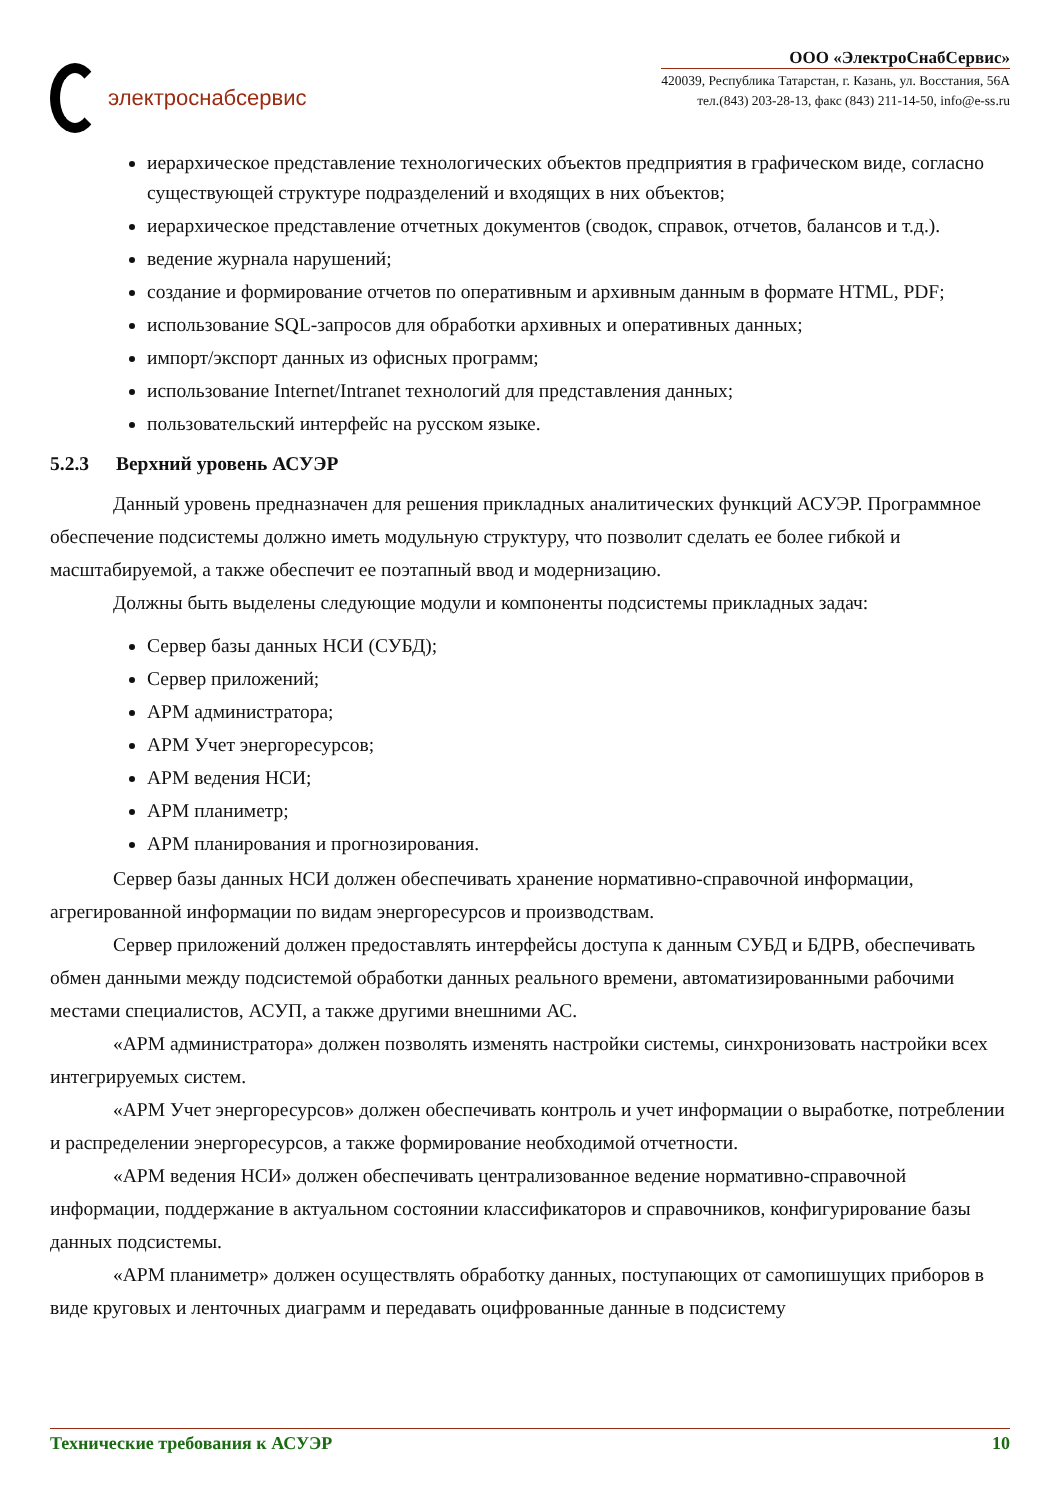электроснабсервис
ООО «ЭлектроСнабСервис»
420039, Республика Татарстан, г. Казань, ул. Восстания, 56А
тел.(843) 203-28-13, факс (843) 211-14-50, info@e-ss.ru
иерархическое представление технологических объектов предприятия в графическом виде, согласно существующей структуре подразделений и входящих в них объектов;
иерархическое представление отчетных документов (сводок, справок, отчетов, балансов и т.д.).
ведение журнала нарушений;
создание и формирование отчетов по оперативным и архивным данным в формате HTML, PDF;
использование SQL-запросов для обработки архивных и оперативных данных;
импорт/экспорт данных из офисных программ;
использование Internet/Intranet технологий для представления данных;
пользовательский интерфейс на русском языке.
5.2.3 Верхний уровень АСУЭР
Данный уровень предназначен для решения прикладных аналитических функций АСУЭР. Программное обеспечение подсистемы должно иметь модульную структуру, что позволит сделать ее более гибкой и масштабируемой, а также обеспечит ее поэтапный ввод и модернизацию.
Должны быть выделены следующие модули и компоненты подсистемы прикладных задач:
Сервер базы данных НСИ (СУБД);
Сервер приложений;
АРМ администратора;
АРМ Учет энергоресурсов;
АРМ ведения НСИ;
АРМ планиметр;
АРМ планирования и прогнозирования.
Сервер базы данных НСИ должен обеспечивать хранение нормативно-справочной информации, агрегированной информации по видам энергоресурсов и производствам.
Сервер приложений должен предоставлять интерфейсы доступа к данным СУБД и БДРВ, обеспечивать обмен данными между подсистемой обработки данных реального времени, автоматизированными рабочими местами специалистов, АСУП, а также другими внешними АС.
«АРМ администратора» должен позволять изменять настройки системы, синхронизовать настройки всех интегрируемых систем.
«АРМ Учет энергоресурсов» должен обеспечивать контроль и учет информации о выработке, потреблении и распределении энергоресурсов, а также формирование необходимой отчетности.
«АРМ ведения НСИ» должен обеспечивать централизованное ведение нормативно-справочной информации, поддержание в актуальном состоянии классификаторов и справочников, конфигурирование базы данных подсистемы.
«АРМ планиметр» должен осуществлять обработку данных, поступающих от самопишущих приборов в виде круговых и ленточных диаграмм и передавать оцифрованные данные в подсистему
Технические требования к АСУЭР 10